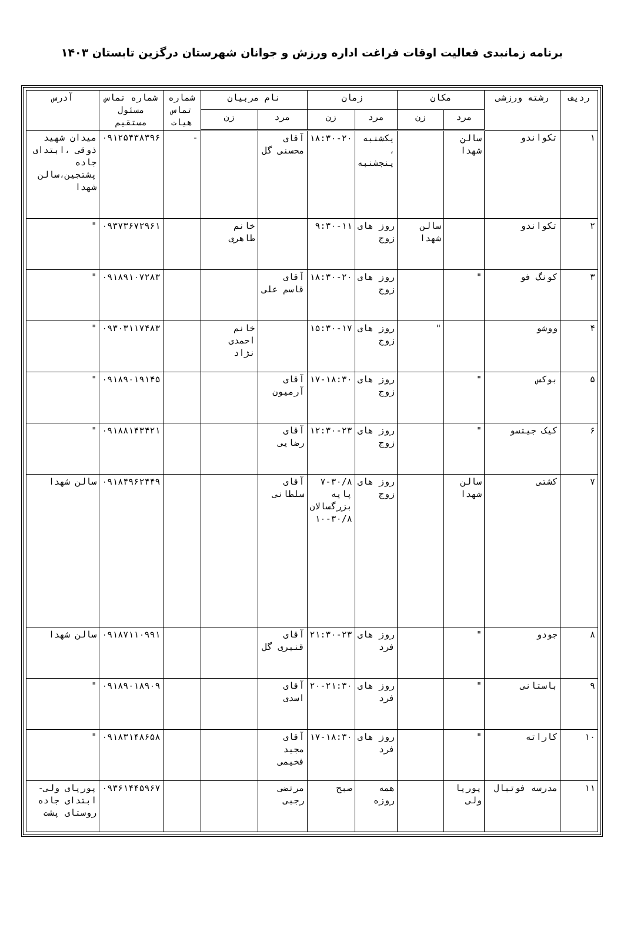برنامه زمانبدی فعالیت اوقات فراغت اداره ورزش و جوانان شهرستان درگزین تابستان ۱۴۰۳
| ردیف | رشته ورزشی | مکان | | زمان | | نام مربیان | | شماره تماس هیات | شماره تماس مسئول مستقیم | آدرس |
| --- | --- | --- | --- | --- | --- | --- | --- | --- | --- | --- |
| | | مرد | زن | مرد | زن | مرد | زن | | | |
| ۱ | تکواندو | سالن شهدا | | یکشنبه ، پنجشنبه | ۱۸:۳۰-۲۰ | آقای محسنی گل | | - | ۰۹۱۲۵۴۳۸۳۹۶ | میدان شهید ذوقی ،ابتدای جاده پشتجین،سالن شهدا |
| ۲ | تکواندو | | سالن شهدا | روز های زوج | ۹:۳۰-۱۱ | | خانم طاهری | | ۰۹۳۷۳۶۷۲۹۶۱ | " |
| ۳ | کونگ فو | " | | روز های زوج | ۱۸:۳۰-۲۰ | آقای قاسم علی | | | ۰۹۱۸۹۱۰۷۲۸۳ | " |
| ۴ | ووشو | | " | روز های زوج | ۱۵:۳۰-۱۷ | | خانم احمدی نژاد | | ۰۹۳۰۳۱۱۷۴۸۳ | " |
| ۵ | بوکس | " | | روز های زوج | ۱۷-۱۸:۳۰ | آقای آرمیون | | | ۰۹۱۸۹۰۱۹۱۴۵ | " |
| ۶ | کیک جیتسو | " | | روز های زوج | ۱۲:۳۰-۲۳ | آقای رضایی | | | ۰۹۱۸۸۱۴۳۴۲۱ | " |
| ۷ | کشتی | سالن شهدا | | روز های زوج | ۷-۳۰/۸ پایه بزرگسالان ۳۰/۸-۱۰ | آقای سلطانی | | | ۰۹۱۸۴۹۶۲۴۴۹ | سالن شهدا |
| ۸ | جودو | " | | روز های فرد | ۲۱:۳۰-۲۳ | آقای قنبری گل | | | ۰۹۱۸۷۱۱۰۹۹۱ | سالن شهدا |
| ۹ | باستانی | " | | روز های فرد | ۲۰-۲۱:۳۰ | آقای اسدی | | | ۰۹۱۸۹۰۱۸۹۰۹ | " |
| ۱۰ | کاراته | " | | روز های فرد | ۱۷-۱۸:۳۰ | آقای مجید فخیمی | | | ۰۹۱۸۳۱۴۸۶۵۸ | " |
| ۱۱ | مدرسه فوتبال | پوریا ولی | | همه روزه | صبح | مرتضی رجبی | | | ۰۹۳۶۱۴۴۵۹۶۷ | پوریای ولی-ابتدای جاده روستای پشت |